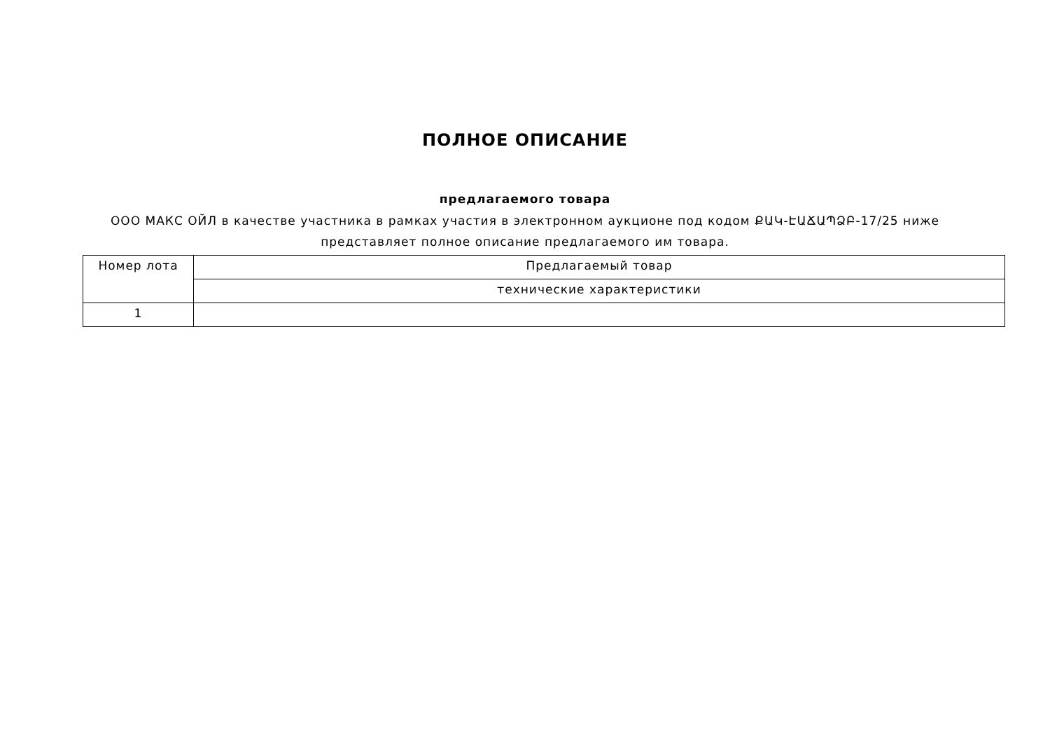ПОЛНОЕ ОПИСАНИЕ
предлагаемого товара
ООО МАКС ОЙЛ в качестве участника в рамках участия в электронном аукционе под кодом ՔԱԿ-ԷԱՃԱՊՁԲ-17/25 ниже
представляет полное описание предлагаемого им товара.
| Номер лота | Предлагаемый товар |
| | технические характеристики |
| 1 | |